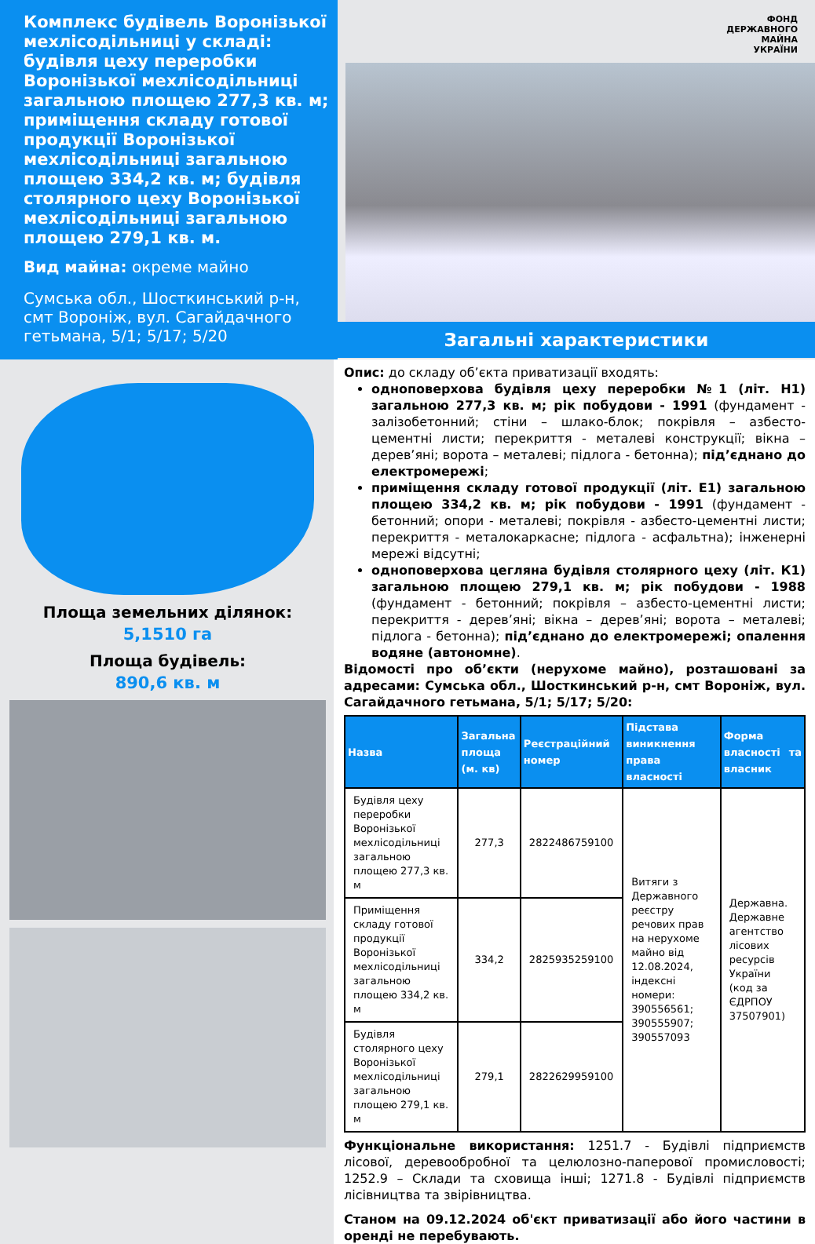Комплекс будівель Воронізької мехлісодільниці у складі: будівля цеху переробки Воронізької мехлісодільниці загальною площею 277,3 кв. м; приміщення складу готової продукції Воронізької мехлісодільниці загальною площею 334,2 кв. м; будівля столярного цеху Воронізької мехлісодільниці загальною площею 279,1 кв. м.
Вид майна: окреме майно
Сумська обл., Шосткинський р-н, смт Вороніж, вул. Сагайдачного гетьмана, 5/1; 5/17; 5/20
ФОНД
ДЕРЖАВНОГО
МАЙНА
УКРАЇНИ
Загальні характеристики
Площа земельних ділянок:
5,1510 га
Площа будівель:
890,6 кв. м
Опис: до складу об’єкта приватизації входять:
одноповерхова будівля цеху переробки №1 (літ. Н1) загальною 277,3 кв. м; рік побудови - 1991 (фундамент - залізобетонний; стіни – шлако-блок; покрівля – азбесто-цементні листи; перекриття - металеві конструкції; вікна – дерев’яні; ворота – металеві; підлога - бетонна); під’єднано до електромережі;
приміщення складу готової продукції (літ. Е1) загальною площею 334,2 кв. м; рік побудови - 1991 (фундамент - бетонний; опори - металеві; покрівля - азбесто-цементні листи; перекриття - металокаркасне; підлога - асфальтна); інженерні мережі відсутні;
одноповерхова цегляна будівля столярного цеху (літ. К1) загальною площею 279,1 кв. м; рік побудови - 1988 (фундамент - бетонний; покрівля – азбесто-цементні листи; перекриття - дерев’яні; вікна – дерев’яні; ворота – металеві; підлога - бетонна); під’єднано до електромережі; опалення водяне (автономне).
Відомості про об’єкти (нерухоме майно), розташовані за адресами: Сумська обл., Шосткинський р-н, смт Вороніж, вул. Сагайдачного гетьмана, 5/1; 5/17; 5/20:
| Назва | Загальна площа (м. кв) | Реєстраційний номер | Підстава виникнення права власності | Форма власності та власник |
| --- | --- | --- | --- | --- |
| Будівля цеху переробки Воронізької мехлісодільниці загальною площею 277,3 кв. м | 277,3 | 2822486759100 | Витяги з Державного реєстру речових прав на нерухоме майно від 12.08.2024, індексні номери: 390556561; 390555907; 390557093 | Державна. Державне агентство лісових ресурсів України (код за ЄДРПОУ 37507901) |
| Приміщення складу готової продукції Воронізької мехлісодільниці загальною площею 334,2 кв. м | 334,2 | 2825935259100 | | |
| Будівля столярного цеху Воронізької мехлісодільниці загальною площею 279,1 кв. м | 279,1 | 2822629959100 | | |
Функціональне використання: 1251.7 - Будівлі підприємств лісової, деревообробної та целюлозно-паперової промисловості; 1252.9 – Склади та сховища інші; 1271.8 - Будівлі підприємств лісівництва та звірівництва.
Станом на 09.12.2024 об'єкт приватизації або його частини в оренді не перебувають.